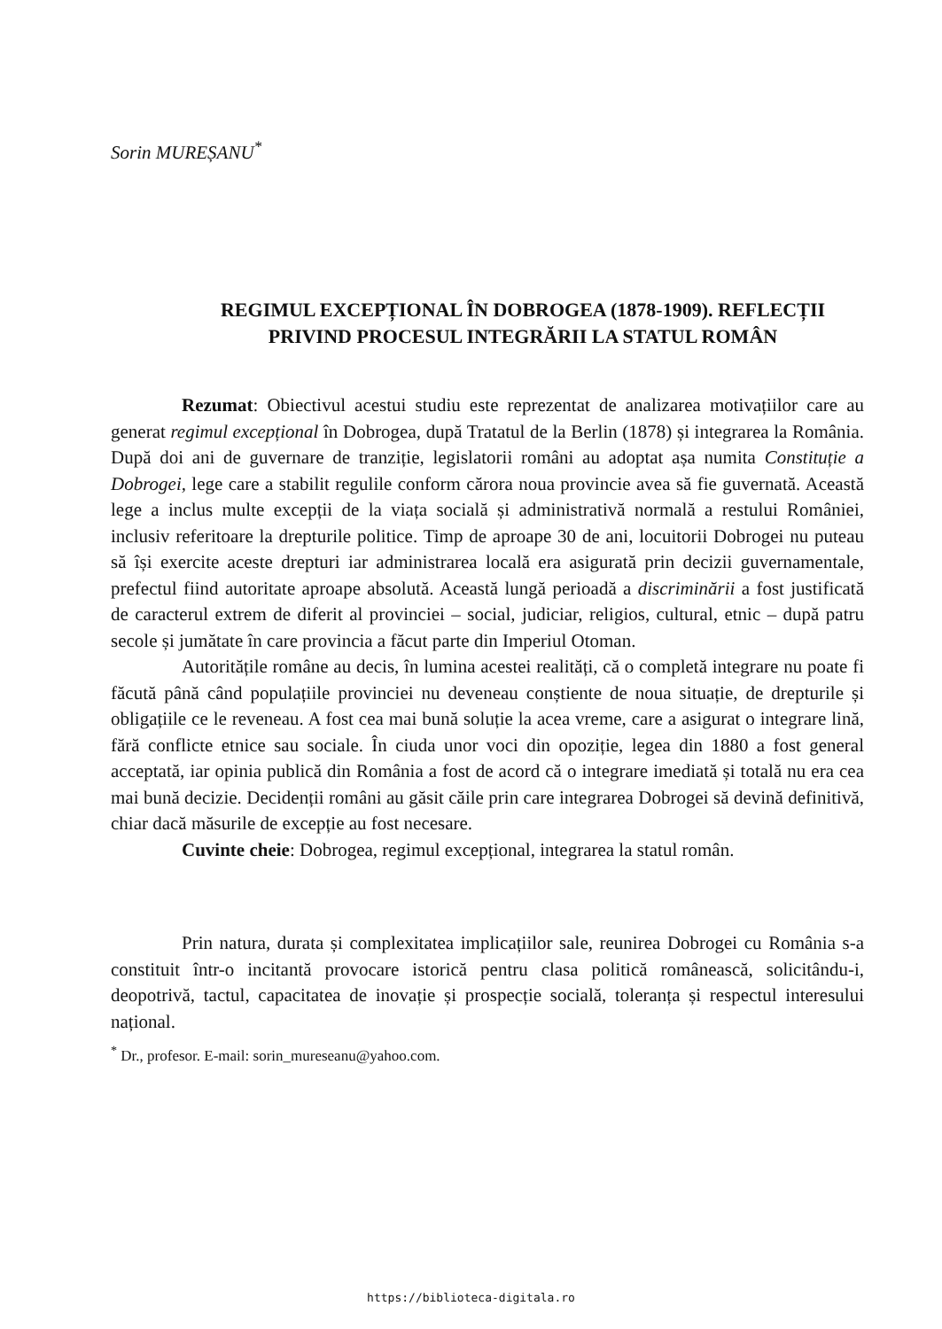Sorin MUREȘANU<sup>*</sup>
REGIMUL EXCEPȚIONAL ÎN DOBROGEA (1878-1909). REFLECȚII PRIVIND PROCESUL INTEGRĂRII LA STATUL ROMÂN
Rezumat: Obiectivul acestui studiu este reprezentat de analizarea motivațiilor care au generat regimul excepțional în Dobrogea, după Tratatul de la Berlin (1878) și integrarea la România. După doi ani de guvernare de tranziție, legislatorii români au adoptat așa numita Constituție a Dobrogei, lege care a stabilit regulile conform cărora noua provincie avea să fie guvernată. Această lege a inclus multe excepții de la viața socială și administrativă normală a restului României, inclusiv referitoare la drepturile politice. Timp de aproape 30 de ani, locuitorii Dobrogei nu puteau să își exercite aceste drepturi iar administrarea locală era asigurată prin decizii guvernamentale, prefectul fiind autoritate aproape absolută. Această lungă perioadă a discriminării a fost justificată de caracterul extrem de diferit al provinciei – social, judiciar, religios, cultural, etnic – după patru secole și jumătate în care provincia a făcut parte din Imperiul Otoman.
Autoritățile române au decis, în lumina acestei realități, că o completă integrare nu poate fi făcută până când populațiile provinciei nu deveneau conștiente de noua situație, de drepturile și obligațiile ce le reveneau. A fost cea mai bună soluție la acea vreme, care a asigurat o integrare lină, fără conflicte etnice sau sociale. În ciuda unor voci din opoziție, legea din 1880 a fost general acceptată, iar opinia publică din România a fost de acord că o integrare imediată și totală nu era cea mai bună decizie. Decidenții români au găsit căile prin care integrarea Dobrogei să devină definitivă, chiar dacă măsurile de excepție au fost necesare.
Cuvinte cheie: Dobrogea, regimul excepțional, integrarea la statul român.
Prin natura, durata și complexitatea implicațiilor sale, reunirea Dobrogei cu România s-a constituit într-o incitantă provocare istorică pentru clasa politică românească, solicitându-i, deopotrivă, tactul, capacitatea de inovație și prospecție socială, toleranța și respectul interesului național.
<sup>*</sup> Dr., profesor. E-mail: sorin_mureseanu@yahoo.com.
https://biblioteca-digitala.ro